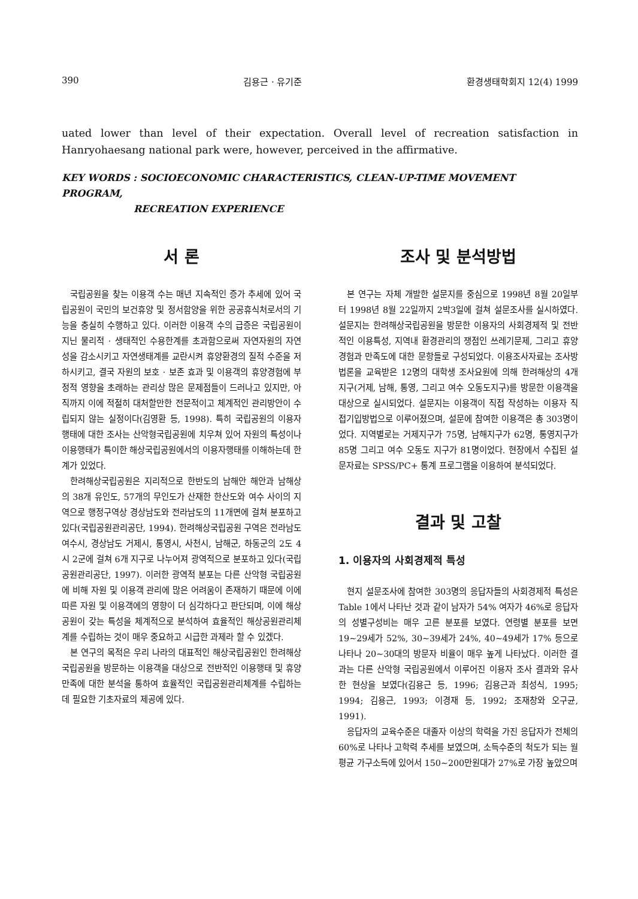390 김용근 · 유기준 환경생태학회지 12(4) 1999
uated lower than level of their expectation. Overall level of recreation satisfaction in Hanryohaesang national park were, however, perceived in the affirmative.
KEY WORDS : SOCIOECONOMIC CHARACTERISTICS, CLEAN-UP-TIME MOVEMENT PROGRAM,
RECREATION EXPERIENCE
서 론
국립공원을 찾는 이용객 수는 매년 지속적인 증가 추세에 있어 국립공원이 국민의 보건휴양 및 정서함양을 위한 공공휴식처로서의 기능을 충실히 수행하고 있다. 이러한 이용객 수의 급증은 국립공원이 지닌 물리적 · 생태적인 수용한계를 초과함으로써 자연자원의 자연성을 감소시키고 자연생태계를 교란시켜 휴양환경의 질적 수준을 저하시키고, 결국 자원의 보호 · 보존 효과 및 이용객의 휴양경험에 부정적 영향을 초래하는 관리상 많은 문제점들이 드러나고 있지만, 아직까지 이에 적절히 대처할만한 전문적이고 체계적인 관리방안이 수립되지 않는 실정이다(김영환 등, 1998). 특히 국립공원의 이용자 행태에 대한 조사는 산악형국립공원에 치우쳐 있어 자원의 특성이나 이용행태가 특이한 해상국립공원에서의 이용자행태를 이해하는데 한계가 있었다.
한려해상국립공원은 지리적으로 한반도의 남해안 해안과 남해상의 38개 유인도, 57개의 무인도가 산재한 한산도와 여수 사이의 지역으로 행정구역상 경상남도와 전라남도의 11개면에 걸쳐 분포하고 있다(국립공원관리공단, 1994). 한려해상국립공원 구역은 전라남도 여수시, 경상남도 거제시, 통영시, 사천시, 남해군, 하동군의 2도 4시 2군에 걸쳐 6개 지구로 나누어져 광역적으로 분포하고 있다(국립공원관리공단, 1997). 이러한 광역적 분포는 다른 산악형 국립공원에 비해 자원 및 이용객 관리에 많은 어려움이 존재하기 때문에 이에 따른 자원 및 이용객에의 영향이 더 심각하다고 판단되며, 이에 해상공원이 갖는 특성을 체계적으로 분석하여 효율적인 해상공원관리체계를 수립하는 것이 매우 중요하고 시급한 과제라 할 수 있겠다.
본 연구의 목적은 우리 나라의 대표적인 해상국립공원인 한려해상국립공원을 방문하는 이용객을 대상으로 전반적인 이용행태 및 휴양만족에 대한 분석을 통하여 효율적인 국립공원관리체계를 수립하는데 필요한 기초자료의 제공에 있다.
조사 및 분석방법
본 연구는 자체 개발한 설문지를 중심으로 1998년 8월 20일부터 1998년 8월 22일까지 2박3일에 걸쳐 설문조사를 실시하였다. 설문지는 한려해상국립공원을 방문한 이용자의 사회경제적 및 전반적인 이용특성, 지역내 환경관리의 쟁점인 쓰레기문제, 그리고 휴양경험과 만족도에 대한 문항들로 구성되었다. 이용조사자료는 조사방법론을 교육받은 12명의 대학생 조사요원에 의해 한려해상의 4개 지구(거제, 남해, 통영, 그리고 여수 오동도지구)를 방문한 이용객을 대상으로 실시되었다. 설문지는 이용객이 직접 작성하는 이용자 직접기입방법으로 이루어졌으며, 설문에 참여한 이용객은 총 303명이었다. 지역별로는 거제지구가 75명, 남해지구가 62명, 통영지구가 85명 그리고 여수 오동도 지구가 81명이었다. 현장에서 수집된 설문자료는 SPSS/PC+ 통계 프로그램을 이용하여 분석되었다.
결과 및 고찰
1. 이용자의 사회경제적 특성
현지 설문조사에 참여한 303명의 응답자들의 사회경제적 특성은 Table 1에서 나타난 것과 같이 남자가 54% 여자가 46%로 응답자의 성별구성비는 매우 고른 분포를 보였다. 연령별 분포를 보면 19~29세가 52%, 30~39세가 24%, 40~49세가 17% 등으로 나타나 20~30대의 방문자 비율이 매우 높게 나타났다. 이러한 결과는 다른 산악형 국립공원에서 이루어진 이용자 조사 결과와 유사한 현상을 보였다(김용근 등, 1996; 김용근과 최성식, 1995; 1994; 김용근, 1993; 이경재 등, 1992; 조재창와 오구균, 1991).
응답자의 교육수준은 대졸자 이상의 학력을 가진 응답자가 전체의 60%로 나타나 고학력 추세를 보였으며, 소득수준의 척도가 되는 월 평균 가구소득에 있어서 150~200만원대가 27%로 가장 높았으며